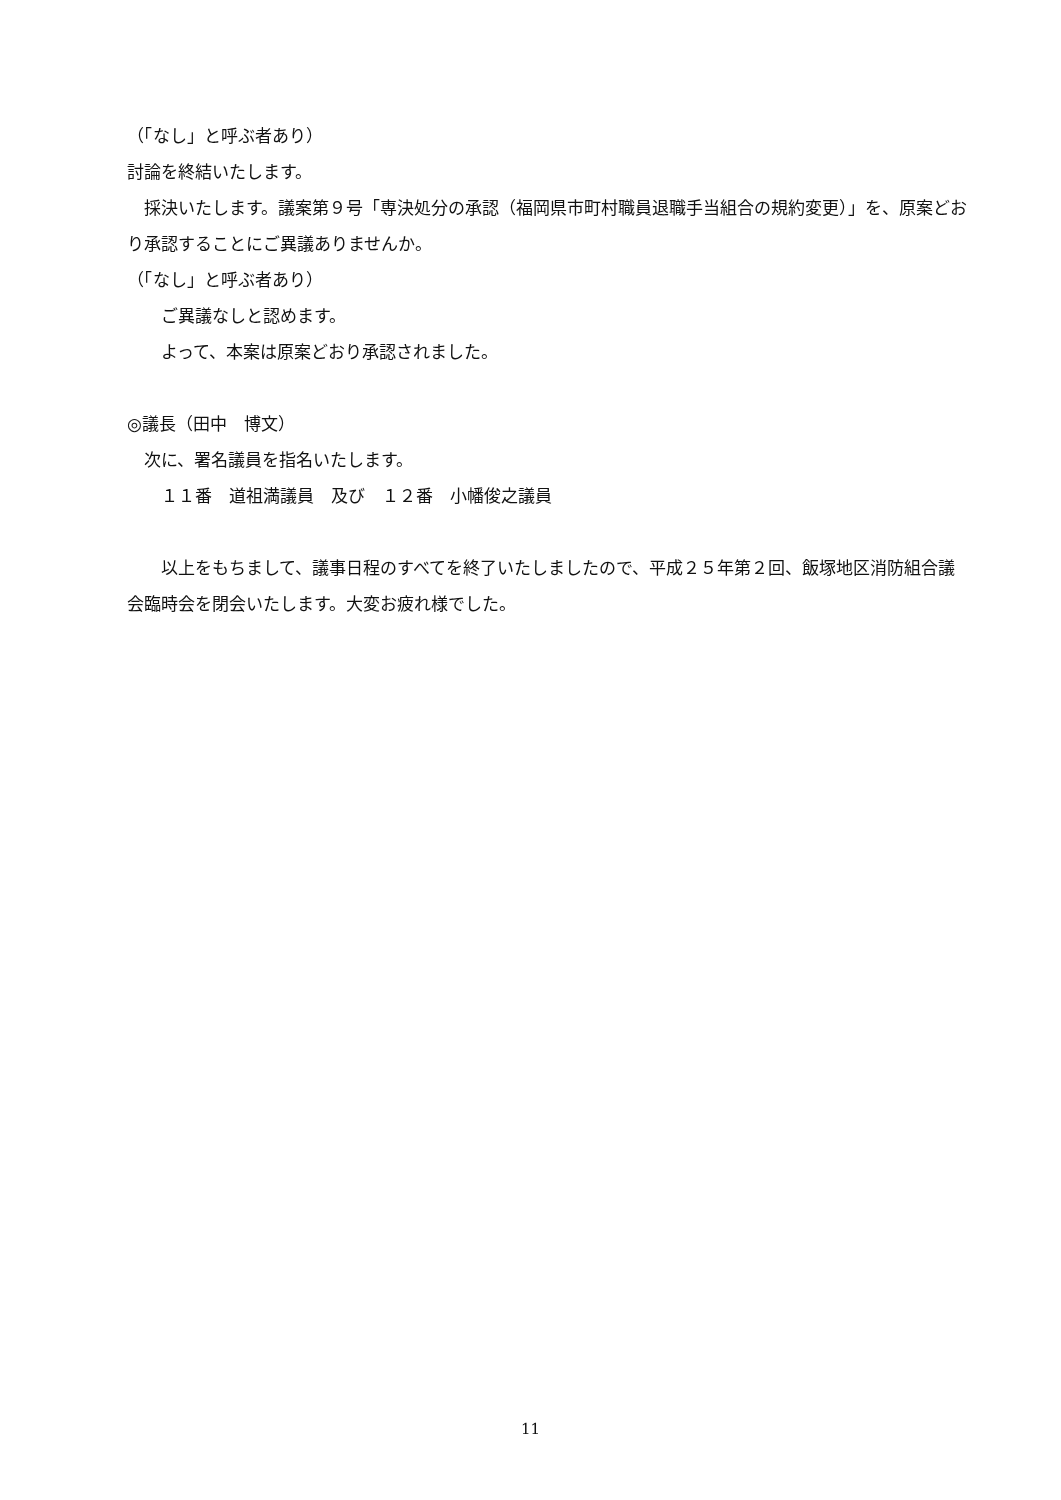（「なし」と呼ぶ者あり）
討論を終結いたします。
　採決いたします。議案第９号「専決処分の承認（福岡県市町村職員退職手当組合の規約変更）」を、原案どおり承認することにご異議ありませんか。
（「なし」と呼ぶ者あり）
　　ご異議なしと認めます。
　　よって、本案は原案どおり承認されました。
◎議長（田中　博文）
　次に、署名議員を指名いたします。
　　１１番　道祖満議員　及び　１２番　小幡俊之議員
　　以上をもちまして、議事日程のすべてを終了いたしましたので、平成２５年第２回、飯塚地区消防組合議会臨時会を閉会いたします。大変お疲れ様でした。
11